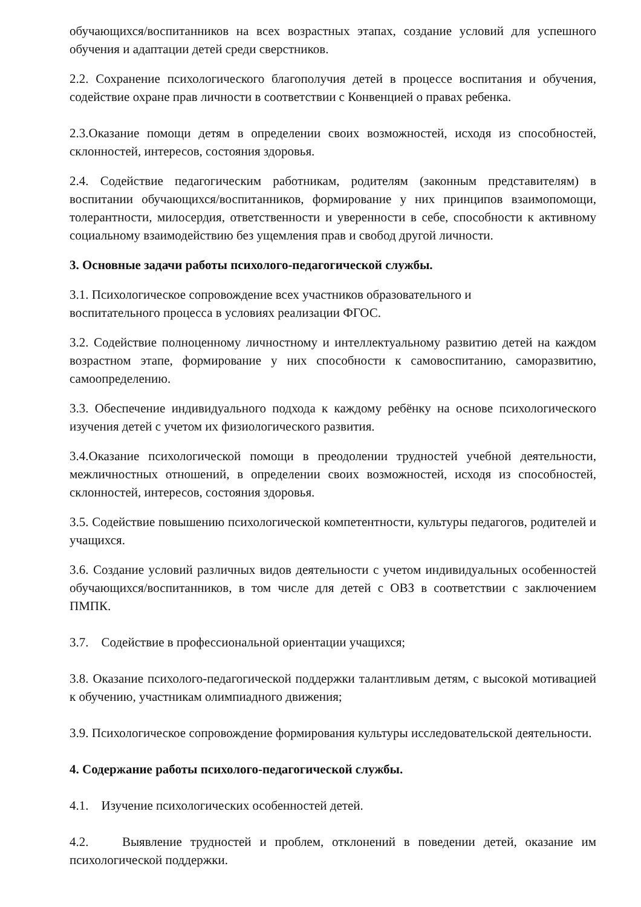обучающихся/воспитанников на всех возрастных этапах, создание условий для успешного обучения и адаптации детей среди сверстников.
2.2. Сохранение психологического благополучия детей в процессе воспитания и обучения, содействие охране прав личности в соответствии с Конвенцией о правах ребенка.
2.3.Оказание помощи детям в определении своих возможностей, исходя из способностей, склонностей, интересов, состояния здоровья.
2.4. Содействие педагогическим работникам, родителям (законным представителям) в воспитании обучающихся/воспитанников, формирование у них принципов взаимопомощи, толерантности, милосердия, ответственности и уверенности в себе, способности к активному социальному взаимодействию без ущемления прав и свобод другой личности.
3. Основные задачи работы психолого-педагогической службы.
3.1. Психологическое сопровождение всех участников образовательного и
воспитательного процесса в условиях реализации ФГОС.
3.2. Содействие полноценному личностному и интеллектуальному развитию детей на каждом возрастном этапе, формирование у них способности к самовоспитанию, саморазвитию, самоопределению.
3.3. Обеспечение индивидуального подхода к каждому ребёнку на основе психологического изучения детей с учетом их физиологического развития.
3.4.Оказание психологической помощи в преодолении трудностей учебной деятельности, межличностных отношений, в определении своих возможностей, исходя из способностей, склонностей, интересов, состояния здоровья.
3.5. Содействие повышению психологической компетентности, культуры педагогов, родителей и учащихся.
3.6. Создание условий различных видов деятельности с учетом индивидуальных особенностей обучающихся/воспитанников, в том числе для детей с ОВЗ в соответствии с заключением ПМПК.
3.7. Содействие в профессиональной ориентации учащихся;
3.8. Оказание психолого-педагогической поддержки талантливым детям, с высокой мотивацией к обучению, участникам олимпиадного движения;
3.9. Психологическое сопровождение формирования культуры исследовательской деятельности.
4. Содержание работы психолого-педагогической службы.
4.1. Изучение психологических особенностей детей.
4.2. Выявление трудностей и проблем, отклонений в поведении детей, оказание им психологической поддержки.